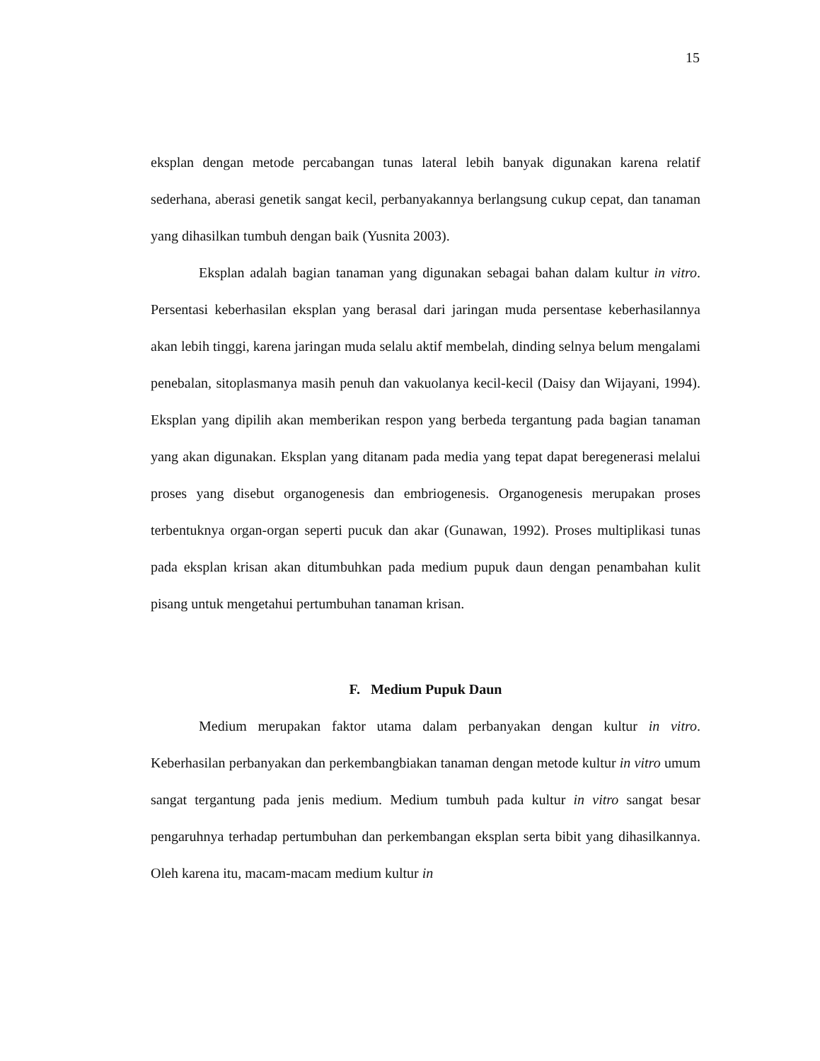15
eksplan dengan metode percabangan tunas lateral lebih banyak digunakan karena relatif sederhana, aberasi genetik sangat kecil, perbanyakannya berlangsung cukup cepat, dan tanaman yang dihasilkan tumbuh dengan baik (Yusnita 2003).
Eksplan adalah bagian tanaman yang digunakan sebagai bahan dalam kultur in vitro. Persentasi keberhasilan eksplan yang berasal dari jaringan muda persentase keberhasilannya akan lebih tinggi, karena jaringan muda selalu aktif membelah, dinding selnya belum mengalami penebalan, sitoplasmanya masih penuh dan vakuolanya kecil-kecil (Daisy dan Wijayani, 1994). Eksplan yang dipilih akan memberikan respon yang berbeda tergantung pada bagian tanaman yang akan digunakan. Eksplan yang ditanam pada media yang tepat dapat beregenerasi melalui proses yang disebut organogenesis dan embriogenesis. Organogenesis merupakan proses terbentuknya organ-organ seperti pucuk dan akar (Gunawan, 1992). Proses multiplikasi tunas pada eksplan krisan akan ditumbuhkan pada medium pupuk daun dengan penambahan kulit pisang untuk mengetahui pertumbuhan tanaman krisan.
F. Medium Pupuk Daun
Medium merupakan faktor utama dalam perbanyakan dengan kultur in vitro. Keberhasilan perbanyakan dan perkembangbiakan tanaman dengan metode kultur in vitro umum sangat tergantung pada jenis medium. Medium tumbuh pada kultur in vitro sangat besar pengaruhnya terhadap pertumbuhan dan perkembangan eksplan serta bibit yang dihasilkannya. Oleh karena itu, macam-macam medium kultur in